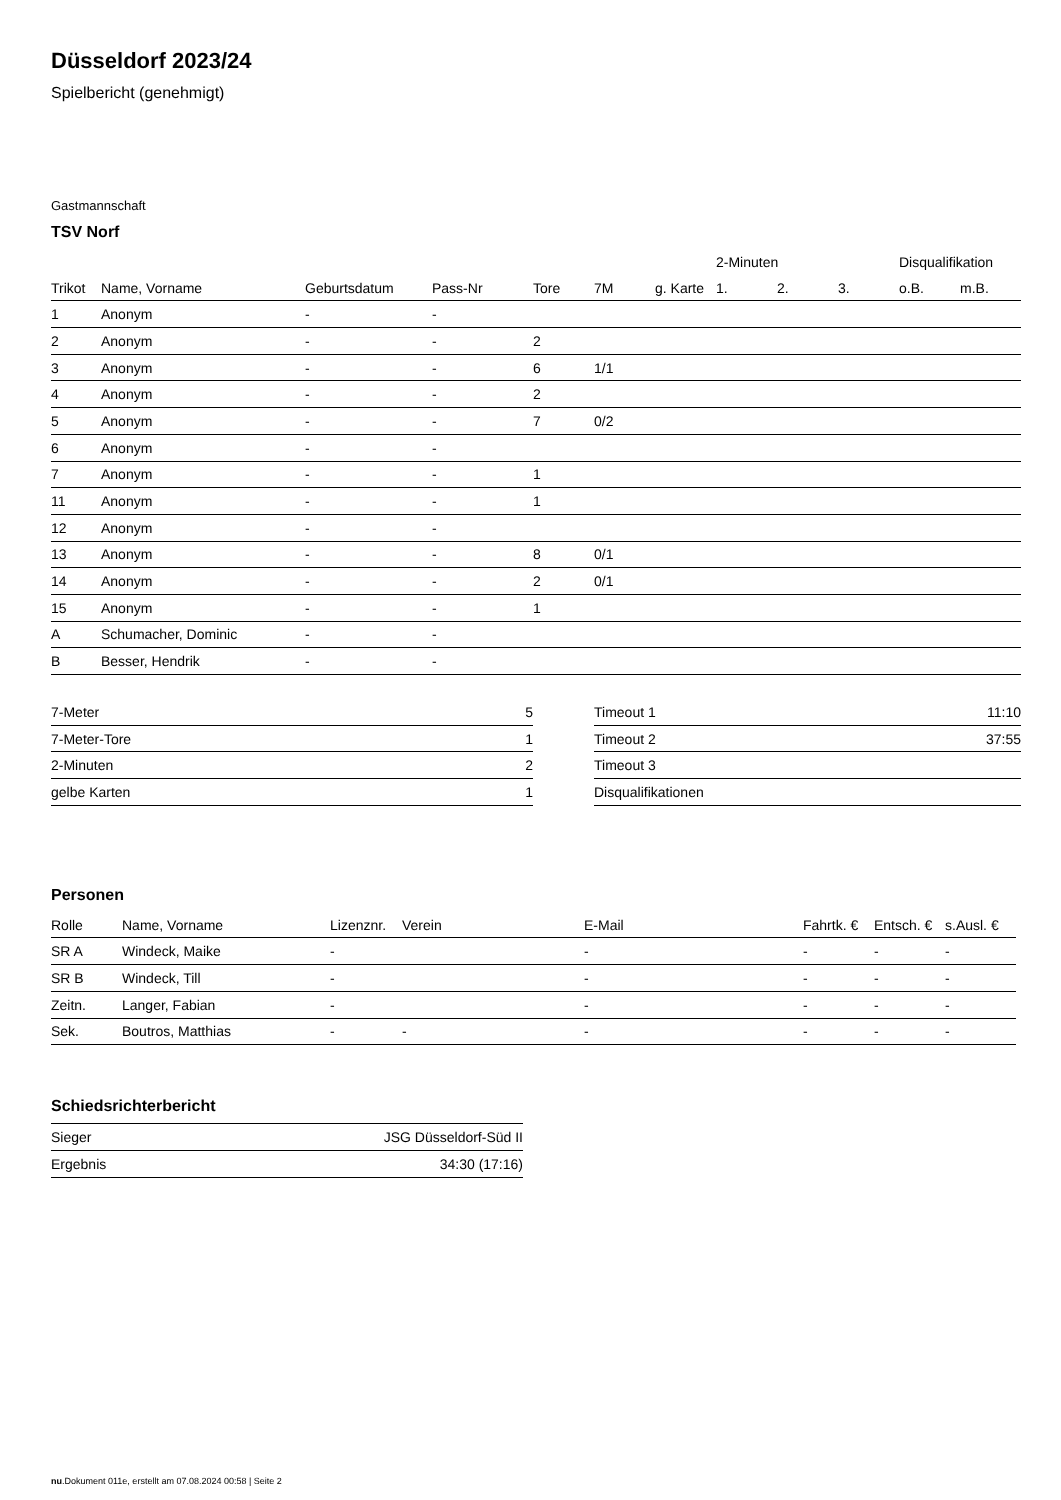Düsseldorf 2023/24
Spielbericht (genehmigt)
Gastmannschaft
TSV Norf
| | | | | | | | 2-Minuten | | | Disqualifikation | |
| --- | --- | --- | --- | --- | --- | --- | --- | --- | --- | --- | --- |
| Trikot | Name, Vorname | Geburtsdatum | Pass-Nr | Tore | 7M | g. Karte | 1. | 2. | 3. | o.B. | m.B. |
| 1 | Anonym | - | - | | | | | | | | |
| 2 | Anonym | - | - | 2 | | | | | | | |
| 3 | Anonym | - | - | 6 | 1/1 | | | | | | |
| 4 | Anonym | - | - | 2 | | | | | | | |
| 5 | Anonym | - | - | 7 | 0/2 | | | | | | |
| 6 | Anonym | - | - | | | | | | | | |
| 7 | Anonym | - | - | 1 | | | | | | | |
| 11 | Anonym | - | - | 1 | | | | | | | |
| 12 | Anonym | - | - | | | | | | | | |
| 13 | Anonym | - | - | 8 | 0/1 | | | | | | |
| 14 | Anonym | - | - | 2 | 0/1 | | | | | | |
| 15 | Anonym | - | - | 1 | | | | | | | |
| A | Schumacher, Dominic | - | - | | | | | | | | |
| B | Besser, Hendrik | - | - | | | | | | | | |
| 7-Meter | 5 |
| 7-Meter-Tore | 1 |
| 2-Minuten | 2 |
| gelbe Karten | 1 |
| Timeout 1 | 11:10 |
| Timeout 2 | 37:55 |
| Timeout 3 | |
| Disqualifikationen | |
Personen
| Rolle | Name, Vorname | Lizenznr. | Verein | E-Mail | Fahrtk. € | Entsch. € | s.Ausl. € |
| --- | --- | --- | --- | --- | --- | --- | --- |
| SR A | Windeck, Maike | - | | - | - | - | - |
| SR B | Windeck, Till | - | | - | - | - | - |
| Zeitn. | Langer, Fabian | - | | - | - | - | - |
| Sek. | Boutros, Matthias | - | - | - | - | - | - |
Schiedsrichterbericht
| Sieger | JSG Düsseldorf-Süd II |
| Ergebnis | 34:30 (17:16) |
nu.Dokument 011e, erstellt am 07.08.2024 00:58 | Seite 2